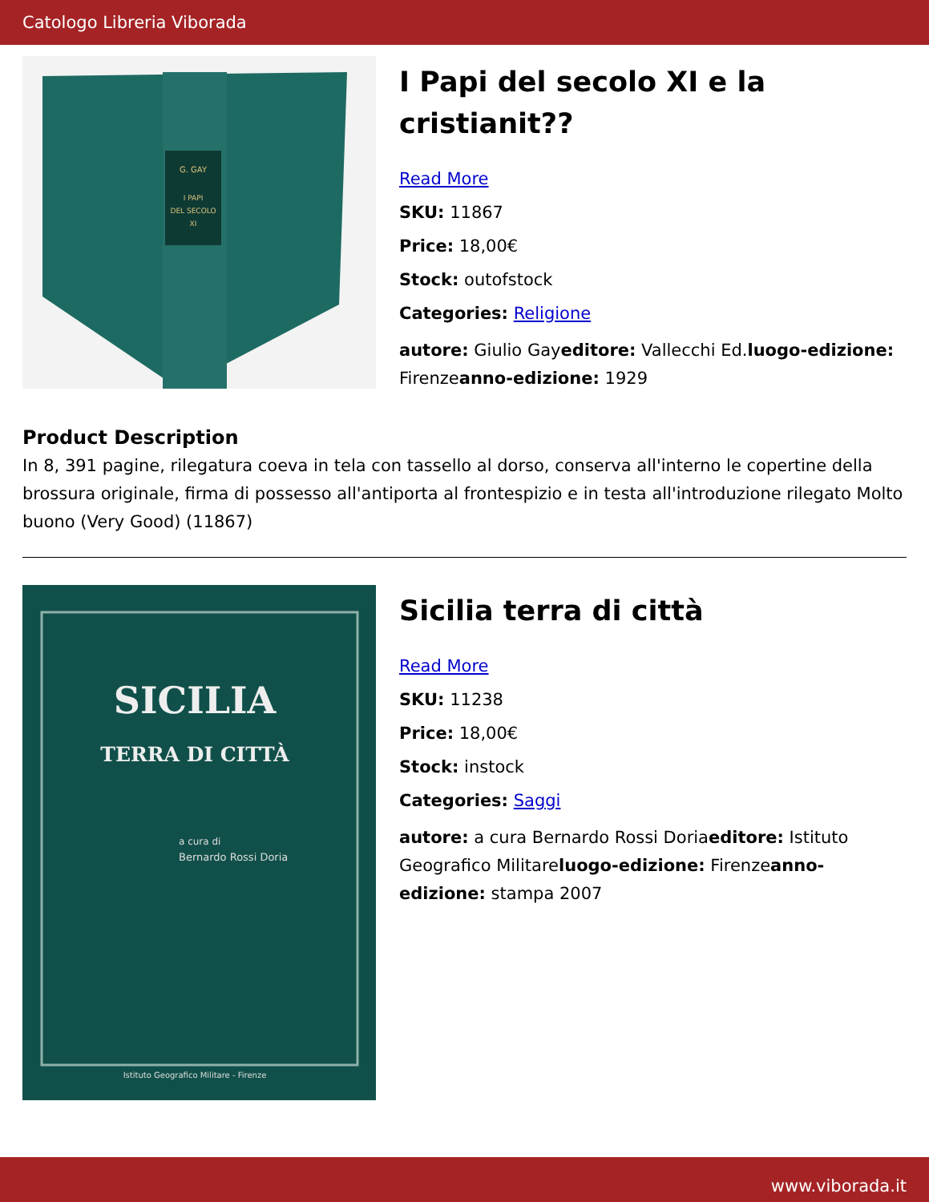Catologo Libreria Viborada
G. GAY
I PAPI
DEL SECOLO
XI
I Papi del secolo XI e la cristianit??
Read More
SKU: 11867
Price: 18,00€
Stock: outofstock
Categories: Religione
autore: Giulio Gayeditore: Vallecchi Ed.luogo-edizione: Firenzeanno-edizione: 1929
Product Description
In 8, 391 pagine, rilegatura coeva in tela con tassello al dorso, conserva all'interno le copertine della brossura originale, firma di possesso all'antiporta al frontespizio e in testa all'introduzione rilegato Molto buono (Very Good) (11867)
SICILIA
TERRA DI CITTÀ
a cura di
Bernardo Rossi Doria
Istituto Geografico Militare - Firenze
Sicilia terra di città
Read More
SKU: 11238
Price: 18,00€
Stock: instock
Categories: Saggi
autore: a cura Bernardo Rossi Doriaeditore: Istituto Geografico Militareluogo-edizione: Firenzeanno-edizione: stampa 2007
www.viborada.it